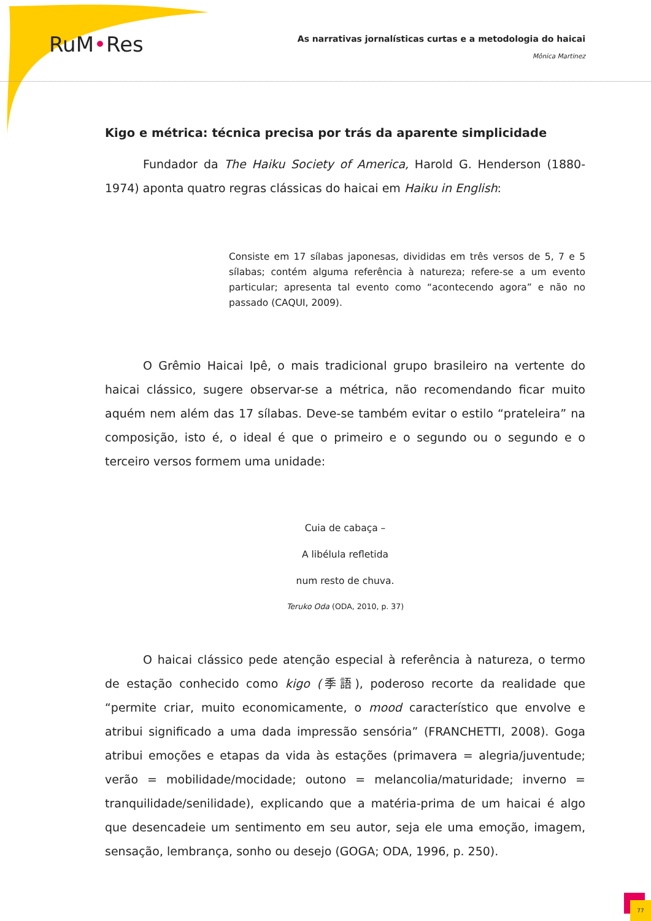RuM•Res
As narrativas jornalísticas curtas e a metodologia do haicai
Mônica Martinez
Kigo e métrica: técnica precisa por trás da aparente simplicidade
Fundador da The Haiku Society of America, Harold G. Henderson (1880-1974) aponta quatro regras clássicas do haicai em Haiku in English:
Consiste em 17 sílabas japonesas, divididas em três versos de 5, 7 e 5 sílabas; contém alguma referência à natureza; refere-se a um evento particular; apresenta tal evento como “acontecendo agora” e não no passado (CAQUI, 2009).
O Grêmio Haicai Ipê, o mais tradicional grupo brasileiro na vertente do haicai clássico, sugere observar-se a métrica, não recomendando ficar muito aquém nem além das 17 sílabas. Deve-se também evitar o estilo “prateleira” na composição, isto é, o ideal é que o primeiro e o segundo ou o segundo e o terceiro versos formem uma unidade:
Cuia de cabaça –
A libélula refletida
num resto de chuva.
Teruko Oda (ODA, 2010, p. 37)
O haicai clássico pede atenção especial à referência à natureza, o termo de estação conhecido como kigo (季語), poderoso recorte da realidade que “permite criar, muito economicamente, o mood característico que envolve e atribui significado a uma dada impressão sensória” (FRANCHETTI, 2008). Goga atribui emoções e etapas da vida às estações (primavera = alegria/juventude; verão = mobilidade/mocidade; outono = melancolia/maturidade; inverno = tranquilidade/senilidade), explicando que a matéria-prima de um haicai é algo que desencadeie um sentimento em seu autor, seja ele uma emoção, imagem, sensação, lembrança, sonho ou desejo (GOGA; ODA, 1996, p. 250).
77